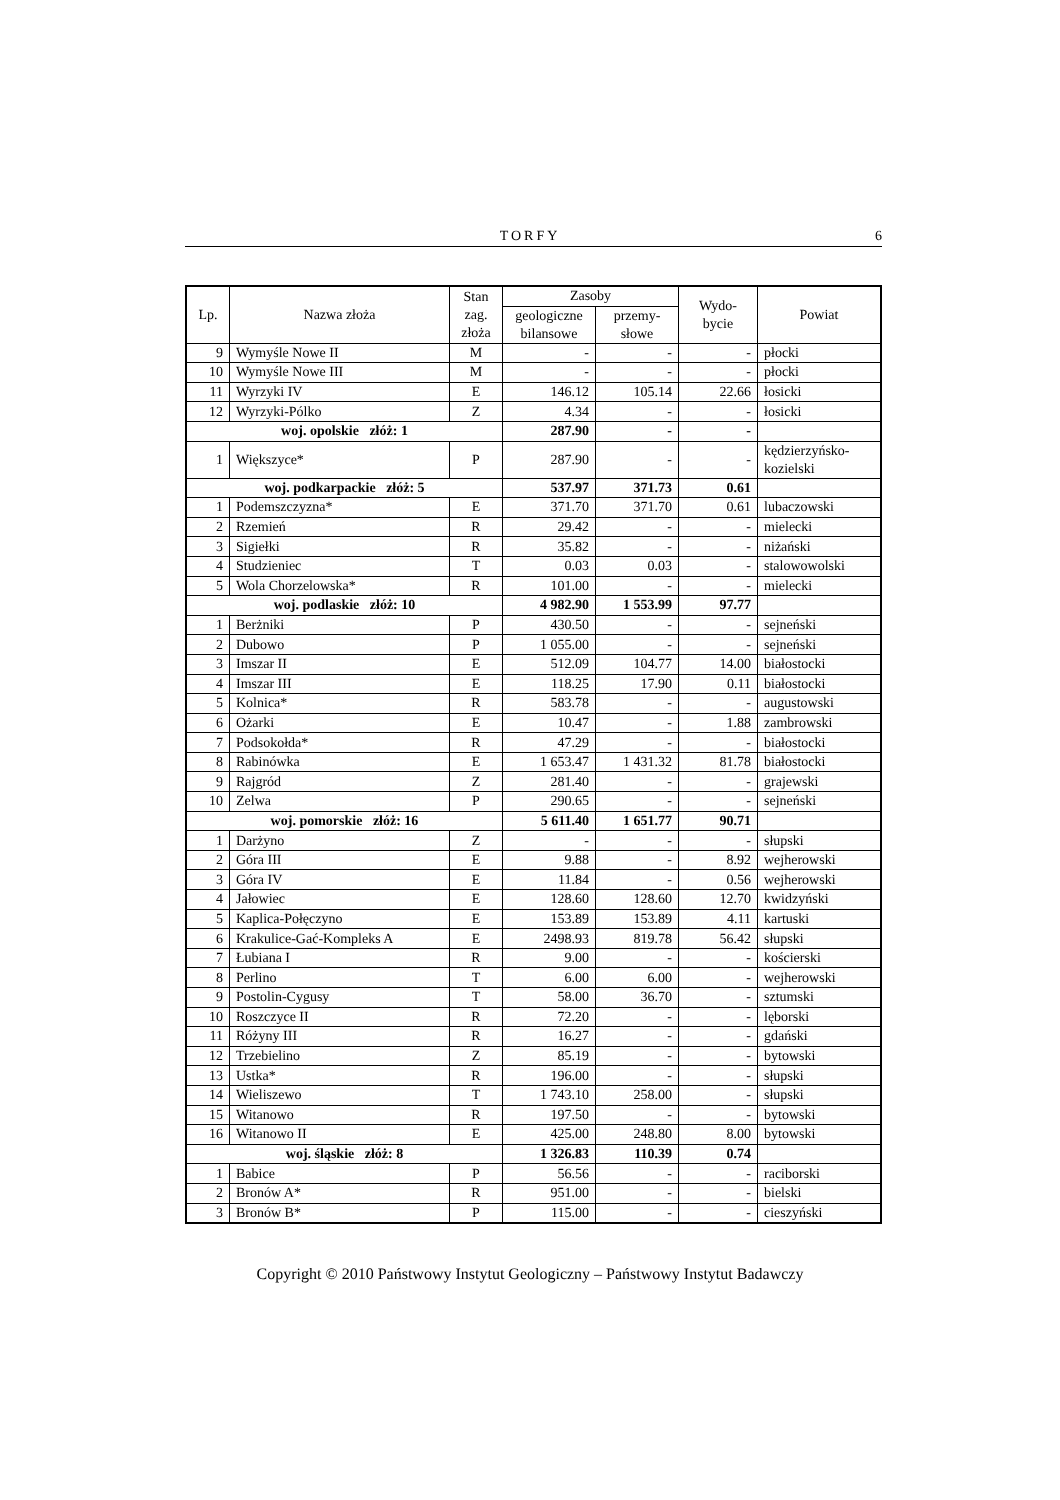TORFY 6
| Lp. | Nazwa złoża | Stan zag. złoża | Zasoby | | Wydo- bycie | Powiat |
| --- | --- | --- | --- | --- | --- | --- |
| | | | geologiczne bilansowe | przemy- słowe | | |
| 9 | Wymyśle Nowe II | M | - | - | - | płocki |
| 10 | Wymyśle Nowe III | M | - | - | - | płocki |
| 11 | Wyrzyki IV | E | 146.12 | 105.14 | 22.66 | łosicki |
| 12 | Wyrzyki-Pólko | Z | 4.34 | - | - | łosicki |
| woj. opolskie złóż: 1 | | | 287.90 | - | - | |
| 1 | Większyce* | P | 287.90 | - | - | kędzierzyńsko-kozielski |
| woj. podkarpackie złóż: 5 | | | 537.97 | 371.73 | 0.61 | |
| 1 | Podemszczyzna* | E | 371.70 | 371.70 | 0.61 | lubaczowski |
| 2 | Rzemień | R | 29.42 | - | - | mielecki |
| 3 | Sigiełki | R | 35.82 | - | - | niżański |
| 4 | Studzieniec | T | 0.03 | 0.03 | - | stalowowolski |
| 5 | Wola Chorzelowska* | R | 101.00 | - | - | mielecki |
| woj. podlaskie złóż: 10 | | | 4 982.90 | 1 553.99 | 97.77 | |
| 1 | Berżniki | P | 430.50 | - | - | sejneński |
| 2 | Dubowo | P | 1 055.00 | - | - | sejneński |
| 3 | Imszar II | E | 512.09 | 104.77 | 14.00 | białostocki |
| 4 | Imszar III | E | 118.25 | 17.90 | 0.11 | białostocki |
| 5 | Kolnica* | R | 583.78 | - | - | augustowski |
| 6 | Ożarki | E | 10.47 | - | 1.88 | zambrowski |
| 7 | Podsokołda* | R | 47.29 | - | - | białostocki |
| 8 | Rabinówka | E | 1 653.47 | 1 431.32 | 81.78 | białostocki |
| 9 | Rajgród | Z | 281.40 | - | - | grajewski |
| 10 | Zelwa | P | 290.65 | - | - | sejneński |
| woj. pomorskie złóż: 16 | | | 5 611.40 | 1 651.77 | 90.71 | |
| 1 | Darżyno | Z | - | - | - | słupski |
| 2 | Góra III | E | 9.88 | - | 8.92 | wejherowski |
| 3 | Góra IV | E | 11.84 | - | 0.56 | wejherowski |
| 4 | Jałowiec | E | 128.60 | 128.60 | 12.70 | kwidzyński |
| 5 | Kaplica-Połęczyno | E | 153.89 | 153.89 | 4.11 | kartuski |
| 6 | Krakulice-Gać-Kompleks A | E | 2498.93 | 819.78 | 56.42 | słupski |
| 7 | Łubiana I | R | 9.00 | - | - | kościerski |
| 8 | Perlino | T | 6.00 | 6.00 | - | wejherowski |
| 9 | Postolin-Cygusy | T | 58.00 | 36.70 | - | sztumski |
| 10 | Roszczyce II | R | 72.20 | - | - | lęborski |
| 11 | Różyny III | R | 16.27 | - | - | gdański |
| 12 | Trzebielino | Z | 85.19 | - | - | bytowski |
| 13 | Ustka* | R | 196.00 | - | - | słupski |
| 14 | Wieliszewo | T | 1 743.10 | 258.00 | - | słupski |
| 15 | Witanowo | R | 197.50 | - | - | bytowski |
| 16 | Witanowo II | E | 425.00 | 248.80 | 8.00 | bytowski |
| woj. śląskie złóż: 8 | | | 1 326.83 | 110.39 | 0.74 | |
| 1 | Babice | P | 56.56 | - | - | raciborski |
| 2 | Bronów A* | R | 951.00 | - | - | bielski |
| 3 | Bronów B* | P | 115.00 | - | - | cieszyński |
Copyright © 2010 Państwowy Instytut Geologiczny – Państwowy Instytut Badawczy